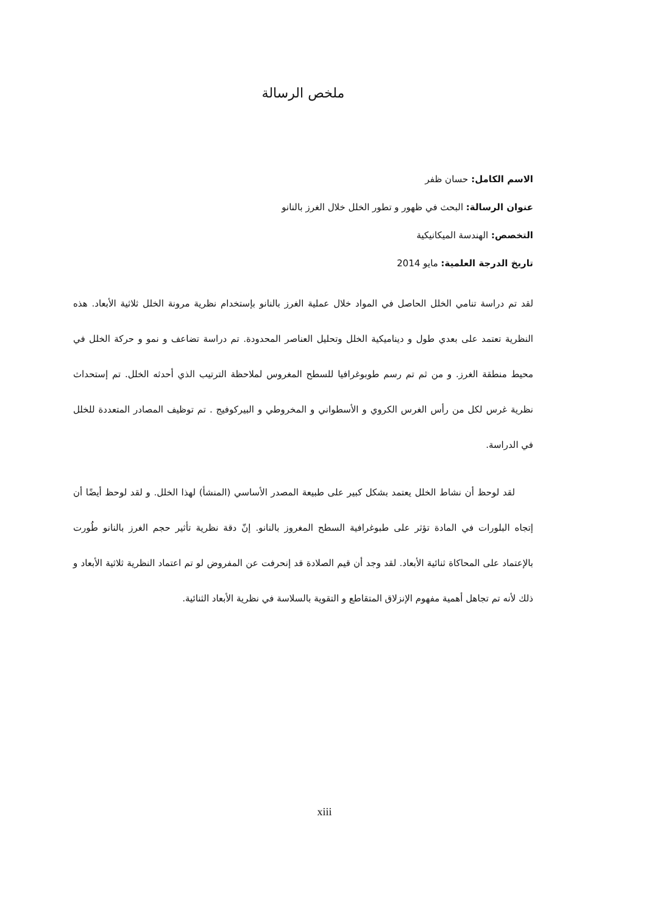ملخص الرسالة
الاسم الكامل: حسان ظفر
عنوان الرسالة: البحث في ظهور و تطور الخلل خلال الغرز بالنانو
التخصص: الهندسة الميكانيكية
تاريخ الدرجة العلمية: مايو 2014
لقد تم دراسة تنامي الخلل الحاصل في المواد خلال عملية الغرز بالنانو بإستخدام نظرية مرونة الخلل ثلاثية الأبعاد. هذه النظرية تعتمد على بعدي طول و ديناميكية الخلل وتحليل العناصر المحدودة. تم دراسة تضاعف و نمو و حركة الخلل في محيط منطقة الغرز. و من ثم تم رسم طوبوغرافيا للسطح المغروس لملاحظة الترتيب الذي أحدثه الخلل. تم إستحداث نظرية غرس لكل من رأس الغرس الكروي و الأسطواني و المخروطي و البيركوفيج . تم توظيف المصادر المتعددة للخلل في الدراسة.
  لقد لوحظ أن نشاط الخلل يعتمد بشكل كبير على طبيعة المصدر الأساسي (المنشأ) لهذا الخلل. و لقد لوحظ أيضًا أن إتجاه البلورات في المادة تؤثر على طبوغرافية السطح المغروز بالنانو. إنّ دقة نظرية تأثير حجم الغرز بالنانو طُورت بالإعتماد على المحاكاة ثنائية الأبعاد. لقد وجد أن قيم الصلادة قد إنحرفت عن المفروض لو تم اعتماد النظرية ثلاثية الأبعاد و ذلك لأنه تم تجاهل أهمية مفهوم الإنزلاق المتقاطع و التقوية بالسلاسة في نظرية الأبعاد الثنائية.
xiii